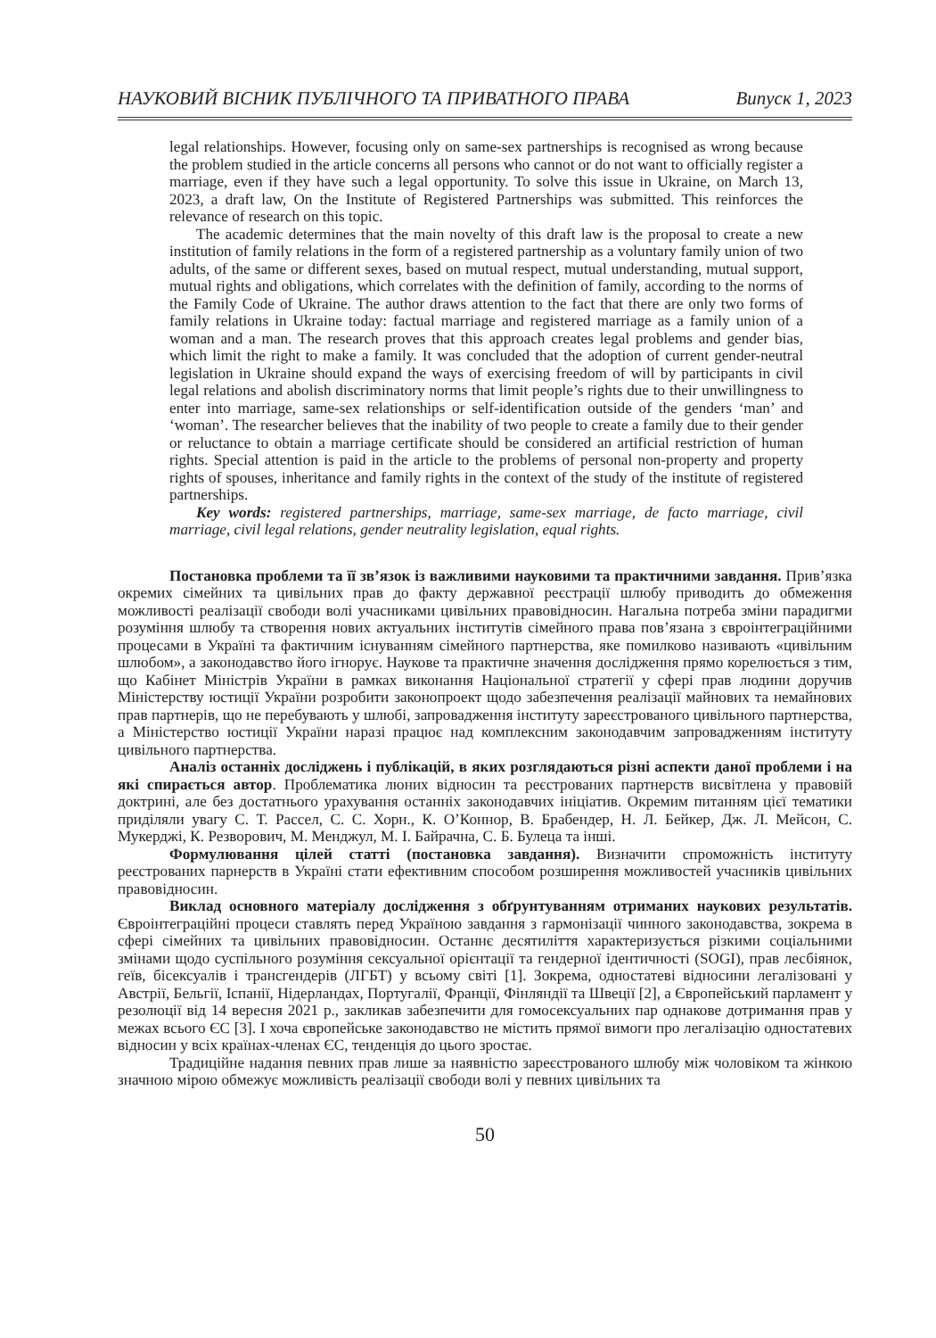НАУКОВИЙ ВІСНИК ПУБЛІЧНОГО ТА ПРИВАТНОГО ПРАВА Випуск 1, 2023
legal relationships. However, focusing only on same-sex partnerships is recognised as wrong because the problem studied in the article concerns all persons who cannot or do not want to officially register a marriage, even if they have such a legal opportunity. To solve this issue in Ukraine, on March 13, 2023, a draft law, On the Institute of Registered Partnerships was submitted. This reinforces the relevance of research on this topic.
The academic determines that the main novelty of this draft law is the proposal to create a new institution of family relations in the form of a registered partnership as a voluntary family union of two adults, of the same or different sexes, based on mutual respect, mutual understanding, mutual support, mutual rights and obligations, which correlates with the definition of family, according to the norms of the Family Code of Ukraine. The author draws attention to the fact that there are only two forms of family relations in Ukraine today: factual marriage and registered marriage as a family union of a woman and a man. The research proves that this approach creates legal problems and gender bias, which limit the right to make a family. It was concluded that the adoption of current gender-neutral legislation in Ukraine should expand the ways of exercising freedom of will by participants in civil legal relations and abolish discriminatory norms that limit people’s rights due to their unwillingness to enter into marriage, same-sex relationships or self-identification outside of the genders ‘man’ and ‘woman’. The researcher believes that the inability of two people to create a family due to their gender or reluctance to obtain a marriage certificate should be considered an artificial restriction of human rights. Special attention is paid in the article to the problems of personal non-property and property rights of spouses, inheritance and family rights in the context of the study of the institute of registered partnerships.
Key words: registered partnerships, marriage, same-sex marriage, de facto marriage, civil marriage, civil legal relations, gender neutrality legislation, equal rights.
Постановка проблеми та її зв’язок із важливими науковими та практичними завдання. Прив’язка окремих сімейних та цивільних прав до факту державної реєстрації шлюбу приводить до обмеження можливості реалізації свободи волі учасниками цивільних правовідносин. Нагальна потреба зміни парадигми розуміння шлюбу та створення нових актуальних інститутів сімейного права пов’язана з євроінтеграційними процесами в Україні та фактичним існуванням сімейного партнерства, яке помилково називають «цивільним шлюбом», а законодавство його ігнорує. Наукове та практичне значення дослідження прямо корелюється з тим, що Кабінет Міністрів України в рамках виконання Національної стратегії у сфері прав людини доручив Міністерству юстиції України розробити законопроект щодо забезпечення реалізації майнових та немайнових прав партнерів, що не перебувають у шлюбі, запровадження інституту зареєстрованого цивільного партнерства, а Міністерство юстиції України наразі працює над комплексним законодавчим запровадженням інституту цивільного партнерства.
Аналіз останніх досліджень і публікацій, в яких розглядаються різні аспекти даної проблеми і на які спирається автор. Проблематика люних відносин та реєстрованих партнерств висвітлена у правовій доктрині, але без достатнього урахування останніх законодавчих ініціатив. Окремим питанням цієї тематики приділяли увагу С. Т. Рассел, С. С. Хорн., К. О’Коннор, В. Брабендер, Н. Л. Бейкер, Дж. Л. Мейсон, С. Мукерджі, К. Резворович, М. Менджул, М. І. Байрачна, С. Б. Булеца та інші.
Формулювання цілей статті (постановка завдання). Визначити спроможність інституту реєстрованих парнерств в Україні стати ефективним способом розширення можливостей учасників цивільних правовідносин.
Виклад основного матеріалу дослідження з обґрунтуванням отриманих наукових результатів. Євроінтеграційні процеси ставлять перед Україною завдання з гармонізації чинного законодавства, зокрема в сфері сімейних та цивільних правовідносин. Останнє десятиліття характеризується різкими соціальними змінами щодо суспільного розуміння сексуальної орієнтації та гендерної ідентичності (SOGI), прав лесбіянок, геїв, бісексуалів і трансгендерів (ЛГБТ) у всьому світі [1]. Зокрема, одностатеві відносини легалізовані у Австрії, Бельгії, Іспанії, Нідерландах, Португалії, Франції, Фінляндії та Швеції [2], а Європейський парламент у резолюції від 14 вересня 2021 р., закликав забезпечити для гомосексуальних пар однакове дотримання прав у межах всього ЄС [3]. І хоча європейське законодавство не містить прямої вимоги про легалізацію одностатевих відносин у всіх країнах-членах ЄС, тенденція до цього зростає.
Традиційне надання певних прав лише за наявністю зареєстрованого шлюбу між чоловіком та жінкою значною мірою обмежує можливість реалізації свободи волі у певних цивільних та
50